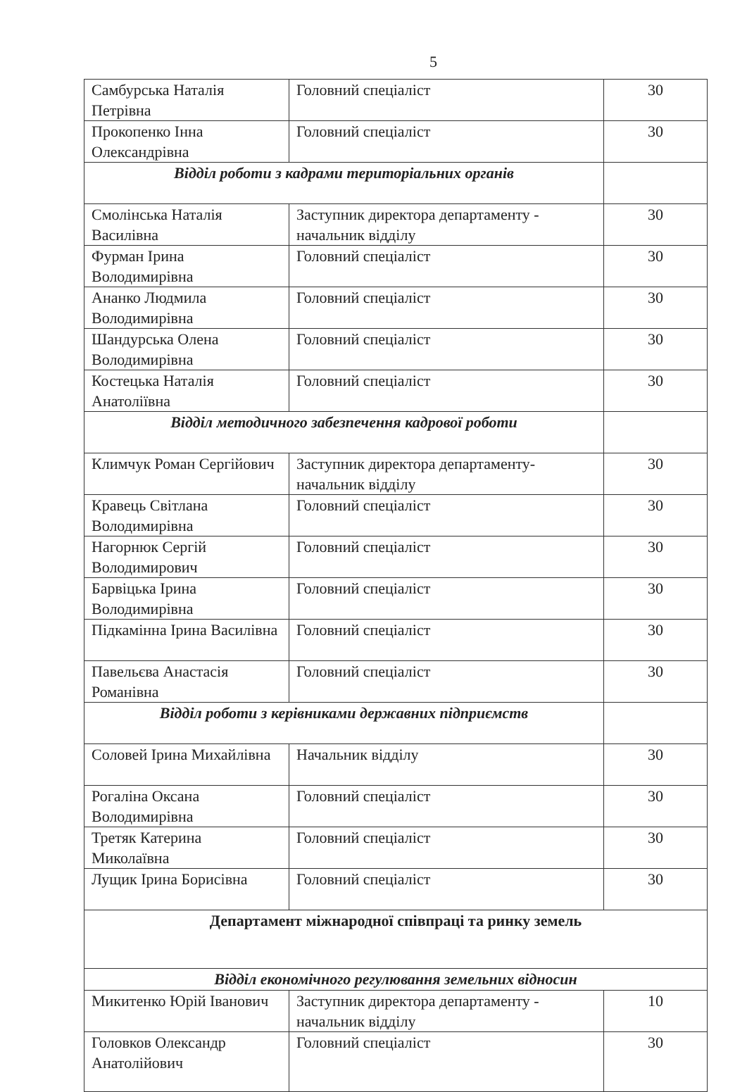5
| Самбурська Наталія Петрівна | Головний спеціаліст | 30 |
| Прокопенко Інна Олександрівна | Головний спеціаліст | 30 |
| Відділ роботи з кадрами територіальних органів | | |
| Смолінська Наталія Василівна | Заступник директора департаменту - начальник відділу | 30 |
| Фурман Ірина Володимирівна | Головний спеціаліст | 30 |
| Ананко Людмила Володимирівна | Головний спеціаліст | 30 |
| Шандурська Олена Володимирівна | Головний спеціаліст | 30 |
| Костецька Наталія Анатоліївна | Головний спеціаліст | 30 |
| Відділ методичного забезпечення кадрової роботи | | |
| Климчук Роман Сергійович | Заступник директора департаменту-начальник відділу | 30 |
| Кравець Світлана Володимирівна | Головний спеціаліст | 30 |
| Нагорнюк Сергій Володимирович | Головний спеціаліст | 30 |
| Барвіцька Ірина Володимирівна | Головний спеціаліст | 30 |
| Підкамінна Ірина Василівна | Головний спеціаліст | 30 |
| Павельєва Анастасія Романівна | Головний спеціаліст | 30 |
| Відділ роботи з керівниками державних підприємств | | |
| Соловей Ірина Михайлівна | Начальник відділу | 30 |
| Рогаліна Оксана Володимирівна | Головний спеціаліст | 30 |
| Третяк Катерина Миколаївна | Головний спеціаліст | 30 |
| Лущик Ірина Борисівна | Головний спеціаліст | 30 |
| Департамент міжнародної співпраці та ринку земель | | |
| Відділ економічного регулювання земельних відносин | | |
| Микитенко Юрій Іванович | Заступник директора департаменту - начальник відділу | 10 |
| Головков Олександр Анатолійович | Головний спеціаліст | 30 |